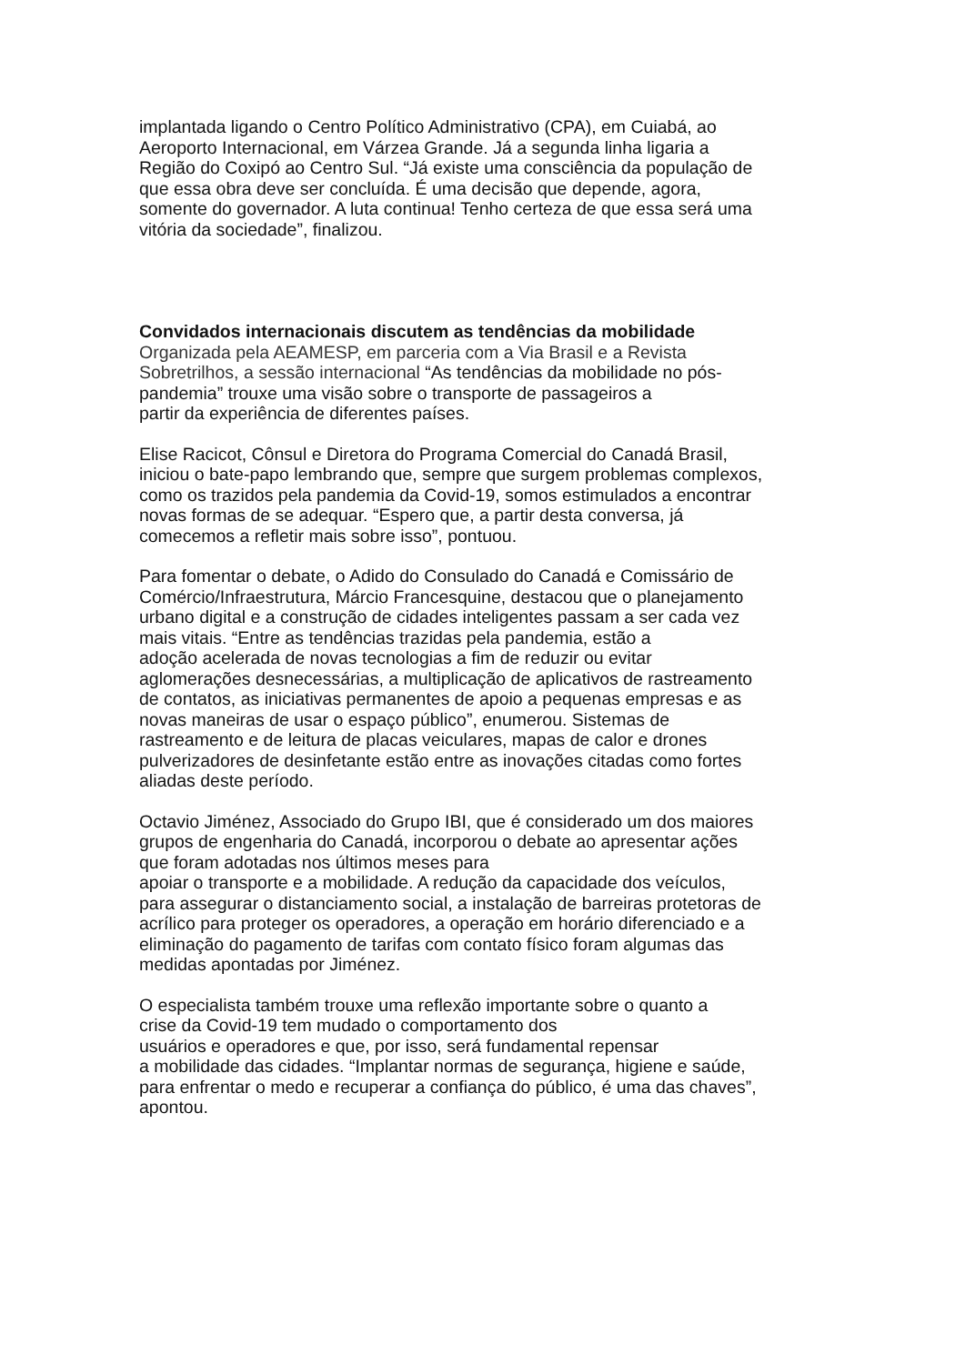implantada ligando o Centro Político Administrativo (CPA), em Cuiabá, ao
Aeroporto Internacional, em Várzea Grande. Já a segunda linha ligaria a
Região do Coxipó ao Centro Sul. “Já existe uma consciência da população de
que essa obra deve ser concluída. É uma decisão que depende, agora,
somente do governador. A luta continua! Tenho certeza de que essa será uma
vitória da sociedade”, finalizou.
Convidados internacionais discutem as tendências da mobilidade
Organizada pela AEAMESP, em parceria com a Via Brasil e a Revista
Sobretrilhos, a sessão internacional “As tendências da mobilidade no pós-
pandemia” trouxe uma visão sobre o transporte de passageiros a
partir da experiência de diferentes países.
Elise Racicot, Cônsul e Diretora do Programa Comercial do Canadá Brasil,
iniciou o bate-papo lembrando que, sempre que surgem problemas complexos,
como os trazidos pela pandemia da Covid-19, somos estimulados a encontrar
novas formas de se adequar. “Espero que, a partir desta conversa, já
comecemos a refletir mais sobre isso”, pontuou.
Para fomentar o debate, o Adido do Consulado do Canadá e Comissário de
Comércio/Infraestrutura, Márcio Francesquine, destacou que o planejamento
urbano digital e a construção de cidades inteligentes passam a ser cada vez
mais vitais. “Entre as tendências trazidas pela pandemia, estão a
adoção acelerada de novas tecnologias a fim de reduzir ou evitar
aglomerações desnecessárias, a multiplicação de aplicativos de rastreamento
de contatos, as iniciativas permanentes de apoio a pequenas empresas e as
novas maneiras de usar o espaço público”, enumerou. Sistemas de
rastreamento e de leitura de placas veiculares, mapas de calor e drones
pulverizadores de desinfetante estão entre as inovações citadas como fortes
aliadas deste período.
Octavio Jiménez, Associado do Grupo IBI, que é considerado um dos maiores
grupos de engenharia do Canadá, incorporou o debate ao apresentar ações
que foram adotadas nos últimos meses para
apoiar o transporte e a mobilidade. A redução da capacidade dos veículos,
para assegurar o distanciamento social, a instalação de barreiras protetoras de
acrílico para proteger os operadores, a operação em horário diferenciado e a
eliminação do pagamento de tarifas com contato físico foram algumas das
medidas apontadas por Jiménez.
O especialista também trouxe uma reflexão importante sobre o quanto a
crise da Covid-19 tem mudado o comportamento dos
usuários e operadores e que, por isso, será fundamental repensar
a mobilidade das cidades. “Implantar normas de segurança, higiene e saúde,
para enfrentar o medo e recuperar a confiança do público, é uma das chaves”,
apontou.